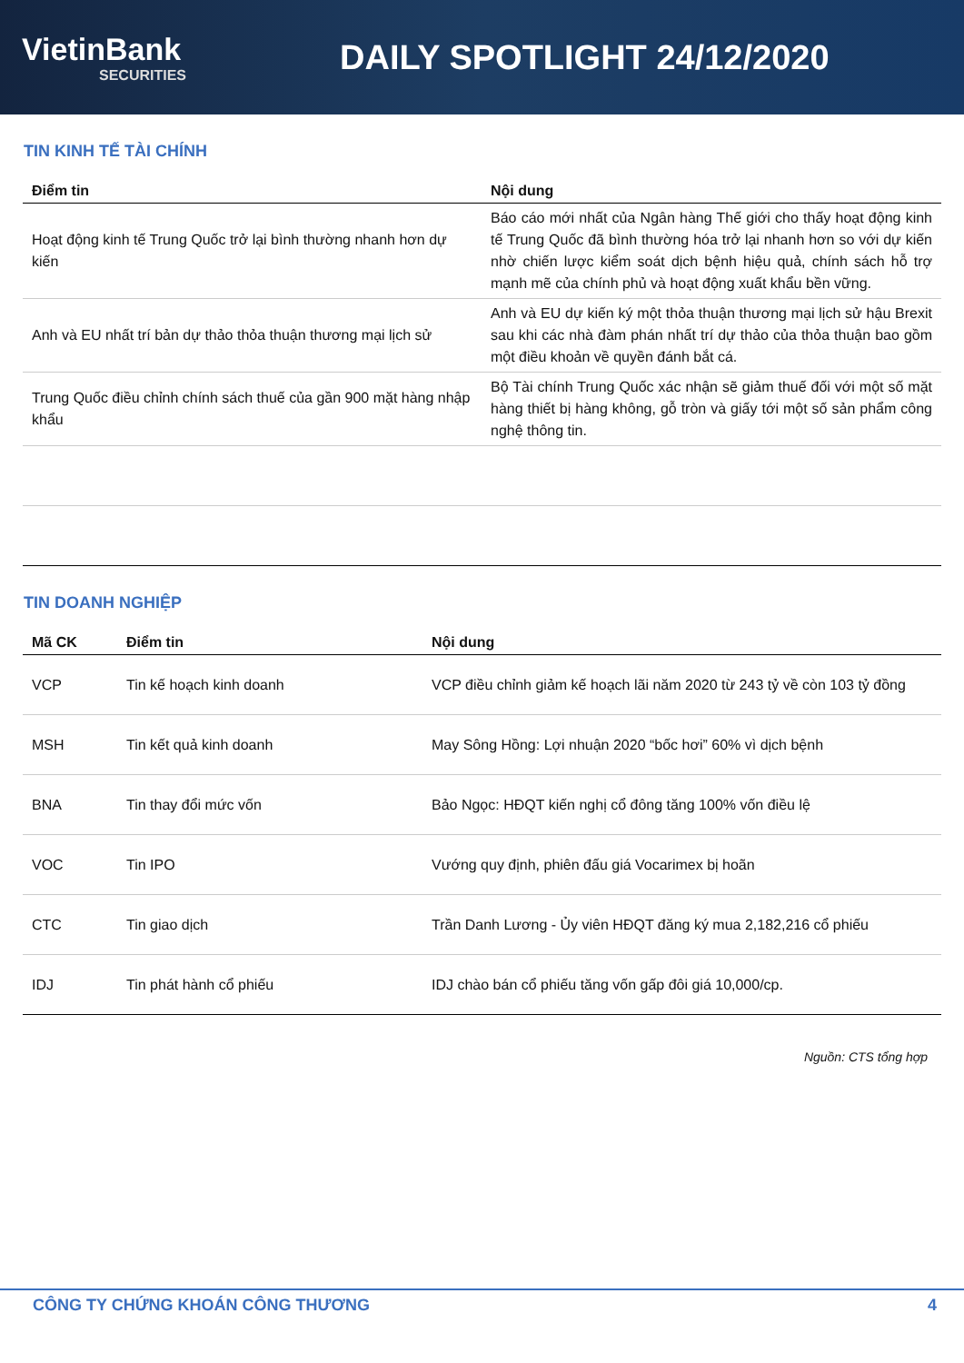VietinBank
SECURITIES
DAILY SPOTLIGHT 24/12/2020
TIN KINH TẾ TÀI CHÍNH
| Điểm tin | Nội dung |
| --- | --- |
| Hoạt động kinh tế Trung Quốc trở lại bình thường nhanh hơn dự kiến | Báo cáo mới nhất của Ngân hàng Thế giới cho thấy hoạt động kinh tế Trung Quốc đã bình thường hóa trở lại nhanh hơn so với dự kiến nhờ chiến lược kiểm soát dịch bệnh hiệu quả, chính sách hỗ trợ mạnh mẽ của chính phủ và hoạt động xuất khẩu bền vững. |
| Anh và EU nhất trí bản dự thảo thỏa thuận thương mại lịch sử | Anh và EU dự kiến ký một thỏa thuận thương mại lịch sử hậu Brexit sau khi các nhà đàm phán nhất trí dự thảo của thỏa thuận bao gồm một điều khoản về quyền đánh bắt cá. |
| Trung Quốc điều chỉnh chính sách thuế của gần 900 mặt hàng nhập khẩu | Bộ Tài chính Trung Quốc xác nhận sẽ giảm thuế đối với một số mặt hàng thiết bị hàng không, gỗ tròn và giấy tới một số sản phẩm công nghệ thông tin. |
TIN DOANH NGHIỆP
| Mã CK | Điểm tin | Nội dung |
| --- | --- | --- |
| VCP | Tin kế hoạch kinh doanh | VCP điều chỉnh giảm kế hoạch lãi năm 2020 từ 243 tỷ về còn 103 tỷ đồng |
| MSH | Tin kết quả kinh doanh | May Sông Hồng: Lợi nhuận 2020 “bốc hơi” 60% vì dịch bệnh |
| BNA | Tin thay đổi mức vốn | Bảo Ngọc: HĐQT kiến nghị cổ đông tăng 100% vốn điều lệ |
| VOC | Tin IPO | Vướng quy định, phiên đấu giá Vocarimex bị hoãn |
| CTC | Tin giao dịch | Trần Danh Lương - Ủy viên HĐQT đăng ký mua 2,182,216 cổ phiếu |
| IDJ | Tin phát hành cổ phiếu | IDJ chào bán cổ phiếu tăng vốn gấp đôi giá 10,000/cp. |
Nguồn: CTS tổng hợp
CÔNG TY CHỨNG KHOÁN CÔNG THƯƠNG 4